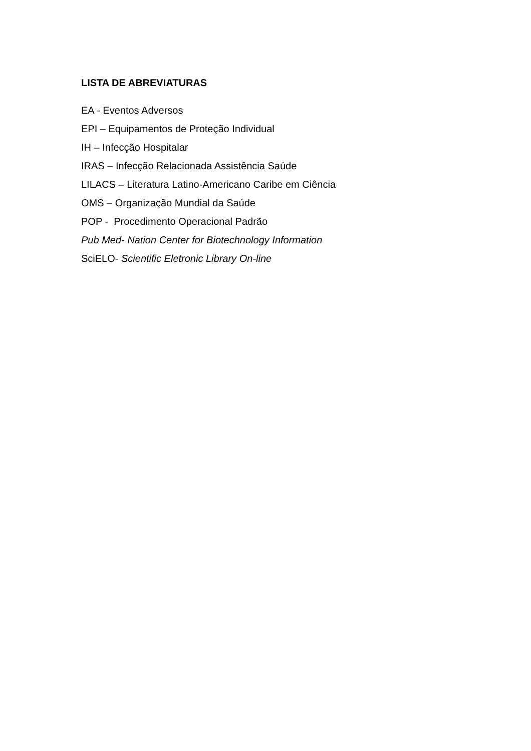LISTA DE ABREVIATURAS
EA - Eventos Adversos
EPI – Equipamentos de Proteção Individual
IH – Infecção Hospitalar
IRAS – Infecção Relacionada Assistência Saúde
LILACS – Literatura Latino-Americano Caribe em Ciência
OMS – Organização Mundial da Saúde
POP - Procedimento Operacional Padrão
Pub Med- Nation Center for Biotechnology Information
SciELO- Scientific Eletronic Library On-line